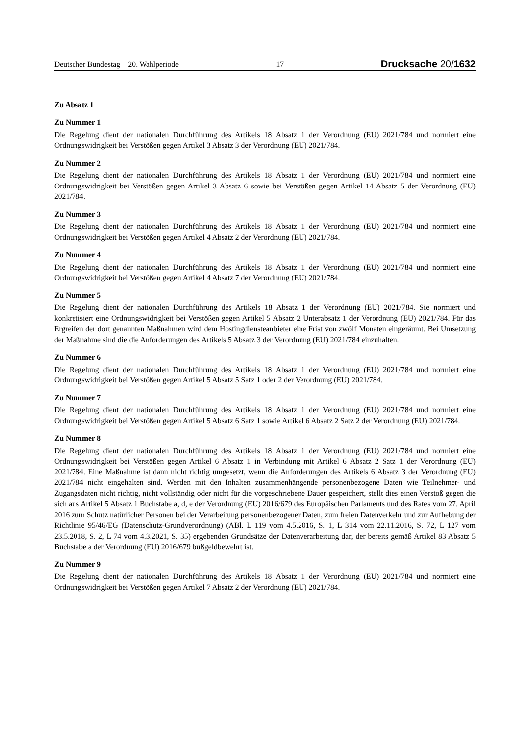Deutscher Bundestag – 20. Wahlperiode – 17 – Drucksache 20/1632
Zu Absatz 1
Zu Nummer 1
Die Regelung dient der nationalen Durchführung des Artikels 18 Absatz 1 der Verordnung (EU) 2021/784 und normiert eine Ordnungswidrigkeit bei Verstößen gegen Artikel 3 Absatz 3 der Verordnung (EU) 2021/784.
Zu Nummer 2
Die Regelung dient der nationalen Durchführung des Artikels 18 Absatz 1 der Verordnung (EU) 2021/784 und normiert eine Ordnungswidrigkeit bei Verstößen gegen Artikel 3 Absatz 6 sowie bei Verstößen gegen Artikel 14 Absatz 5 der Verordnung (EU) 2021/784.
Zu Nummer 3
Die Regelung dient der nationalen Durchführung des Artikels 18 Absatz 1 der Verordnung (EU) 2021/784 und normiert eine Ordnungswidrigkeit bei Verstößen gegen Artikel 4 Absatz 2 der Verordnung (EU) 2021/784.
Zu Nummer 4
Die Regelung dient der nationalen Durchführung des Artikels 18 Absatz 1 der Verordnung (EU) 2021/784 und normiert eine Ordnungswidrigkeit bei Verstößen gegen Artikel 4 Absatz 7 der Verordnung (EU) 2021/784.
Zu Nummer 5
Die Regelung dient der nationalen Durchführung des Artikels 18 Absatz 1 der Verordnung (EU) 2021/784. Sie normiert und konkretisiert eine Ordnungswidrigkeit bei Verstößen gegen Artikel 5 Absatz 2 Unterabsatz 1 der Verordnung (EU) 2021/784. Für das Ergreifen der dort genannten Maßnahmen wird dem Hostingdiensteanbieter eine Frist von zwölf Monaten eingeräumt. Bei Umsetzung der Maßnahme sind die die Anforderungen des Artikels 5 Absatz 3 der Verordnung (EU) 2021/784 einzuhalten.
Zu Nummer 6
Die Regelung dient der nationalen Durchführung des Artikels 18 Absatz 1 der Verordnung (EU) 2021/784 und normiert eine Ordnungswidrigkeit bei Verstößen gegen Artikel 5 Absatz 5 Satz 1 oder 2 der Verordnung (EU) 2021/784.
Zu Nummer 7
Die Regelung dient der nationalen Durchführung des Artikels 18 Absatz 1 der Verordnung (EU) 2021/784 und normiert eine Ordnungswidrigkeit bei Verstößen gegen Artikel 5 Absatz 6 Satz 1 sowie Artikel 6 Absatz 2 Satz 2 der Verordnung (EU) 2021/784.
Zu Nummer 8
Die Regelung dient der nationalen Durchführung des Artikels 18 Absatz 1 der Verordnung (EU) 2021/784 und normiert eine Ordnungswidrigkeit bei Verstößen gegen Artikel 6 Absatz 1 in Verbindung mit Artikel 6 Absatz 2 Satz 1 der Verordnung (EU) 2021/784. Eine Maßnahme ist dann nicht richtig umgesetzt, wenn die Anforderungen des Artikels 6 Absatz 3 der Verordnung (EU) 2021/784 nicht eingehalten sind. Werden mit den Inhalten zusammenhängende personenbezogene Daten wie Teilnehmer- und Zugangsdaten nicht richtig, nicht vollständig oder nicht für die vorgeschriebene Dauer gespeichert, stellt dies einen Verstoß gegen die sich aus Artikel 5 Absatz 1 Buchstabe a, d, e der Verordnung (EU) 2016/679 des Europäischen Parlaments und des Rates vom 27. April 2016 zum Schutz natürlicher Personen bei der Verarbeitung personenbezogener Daten, zum freien Datenverkehr und zur Aufhebung der Richtlinie 95/46/EG (Datenschutz-Grundverordnung) (ABl. L 119 vom 4.5.2016, S. 1, L 314 vom 22.11.2016, S. 72, L 127 vom 23.5.2018, S. 2, L 74 vom 4.3.2021, S. 35) ergebenden Grundsätze der Datenverarbeitung dar, der bereits gemäß Artikel 83 Absatz 5 Buchstabe a der Verordnung (EU) 2016/679 bußgeldbewehrt ist.
Zu Nummer 9
Die Regelung dient der nationalen Durchführung des Artikels 18 Absatz 1 der Verordnung (EU) 2021/784 und normiert eine Ordnungswidrigkeit bei Verstößen gegen Artikel 7 Absatz 2 der Verordnung (EU) 2021/784.